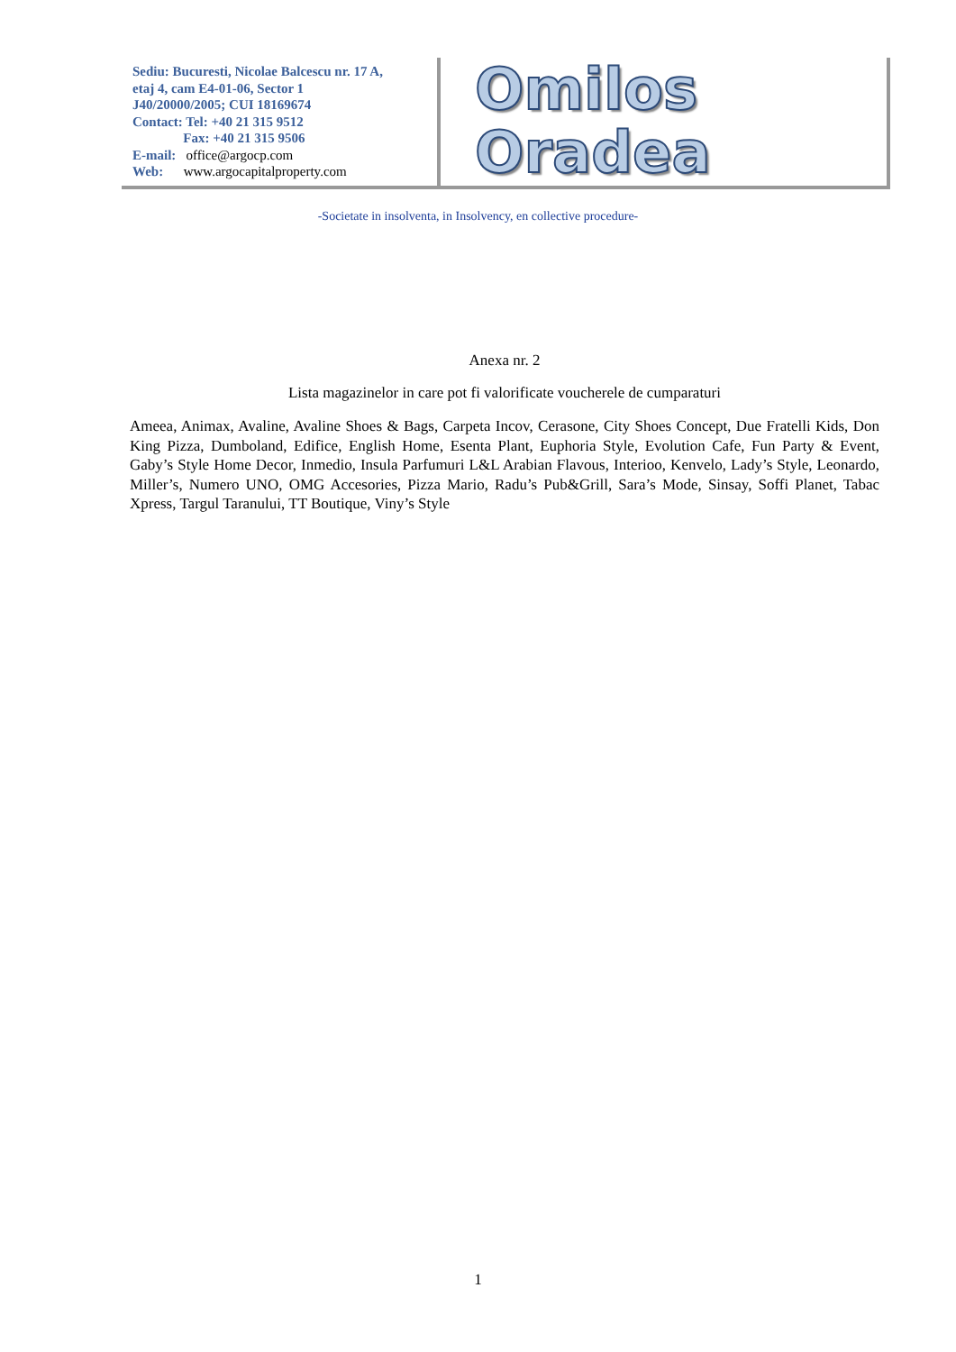Sediu: Bucuresti, Nicolae Balcescu nr. 17 A,
etaj 4, cam E4-01-06, Sector 1
J40/20000/2005; CUI 18169674
Contact: Tel: +40 21 315 9512
Fax: +40 21 315 9506
E-mail: office@argocp.com
Web: www.argocapitalproperty.com
Omilos Oradea
-Societate in insolventa, in Insolvency, en collective procedure-
Anexa nr. 2
Lista magazinelor in care pot fi valorificate voucherele de cumparaturi
Ameea, Animax, Avaline, Avaline Shoes & Bags, Carpeta Incov, Cerasone, City Shoes Concept, Due Fratelli Kids, Don King Pizza, Dumboland, Edifice, English Home, Esenta Plant, Euphoria Style, Evolution Cafe, Fun Party & Event, Gaby’s Style Home Decor, Inmedio, Insula Parfumuri L&L Arabian Flavous, Interioo, Kenvelo, Lady’s Style, Leonardo, Miller’s, Numero UNO, OMG Accesories, Pizza Mario, Radu’s Pub&Grill, Sara’s Mode, Sinsay, Soffi Planet, Tabac Xpress, Targul Taranului, TT Boutique, Viny’s Style
1